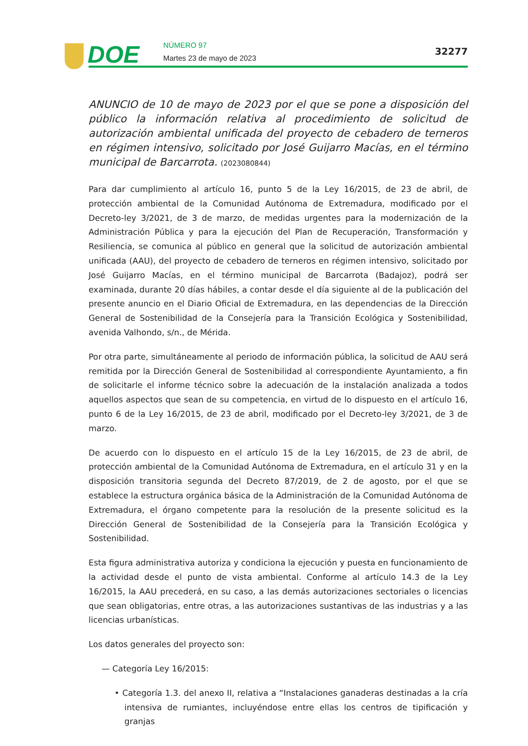DOE NÚMERO 97
Martes 23 de mayo de 2023
32277
ANUNCIO de 10 de mayo de 2023 por el que se pone a disposición del público la información relativa al procedimiento de solicitud de autorización ambiental unificada del proyecto de cebadero de terneros en régimen intensivo, solicitado por José Guijarro Macías, en el término municipal de Barcarrota. (2023080844)
Para dar cumplimiento al artículo 16, punto 5 de la Ley 16/2015, de 23 de abril, de protección ambiental de la Comunidad Autónoma de Extremadura, modificado por el Decreto-ley 3/2021, de 3 de marzo, de medidas urgentes para la modernización de la Administración Pública y para la ejecución del Plan de Recuperación, Transformación y Resiliencia, se comunica al público en general que la solicitud de autorización ambiental unificada (AAU), del proyecto de cebadero de terneros en régimen intensivo, solicitado por José Guijarro Macías, en el término municipal de Barcarrota (Badajoz), podrá ser examinada, durante 20 días hábiles, a contar desde el día siguiente al de la publicación del presente anuncio en el Diario Oficial de Extremadura, en las dependencias de la Dirección General de Sostenibilidad de la Consejería para la Transición Ecológica y Sostenibilidad, avenida Valhondo, s/n., de Mérida.
Por otra parte, simultáneamente al periodo de información pública, la solicitud de AAU será remitida por la Dirección General de Sostenibilidad al correspondiente Ayuntamiento, a fin de solicitarle el informe técnico sobre la adecuación de la instalación analizada a todos aquellos aspectos que sean de su competencia, en virtud de lo dispuesto en el artículo 16, punto 6 de la Ley 16/2015, de 23 de abril, modificado por el Decreto-ley 3/2021, de 3 de marzo.
De acuerdo con lo dispuesto en el artículo 15 de la Ley 16/2015, de 23 de abril, de protección ambiental de la Comunidad Autónoma de Extremadura, en el artículo 31 y en la disposición transitoria segunda del Decreto 87/2019, de 2 de agosto, por el que se establece la estructura orgánica básica de la Administración de la Comunidad Autónoma de Extremadura, el órgano competente para la resolución de la presente solicitud es la Dirección General de Sostenibilidad de la Consejería para la Transición Ecológica y Sostenibilidad.
Esta figura administrativa autoriza y condiciona la ejecución y puesta en funcionamiento de la actividad desde el punto de vista ambiental. Conforme al artículo 14.3 de la Ley 16/2015, la AAU precederá, en su caso, a las demás autorizaciones sectoriales o licencias que sean obligatorias, entre otras, a las autorizaciones sustantivas de las industrias y a las licencias urbanísticas.
Los datos generales del proyecto son:
— Categoría Ley 16/2015:
• Categoría 1.3. del anexo II, relativa a “Instalaciones ganaderas destinadas a la cría intensiva de rumiantes, incluyéndose entre ellas los centros de tipificación y granjas